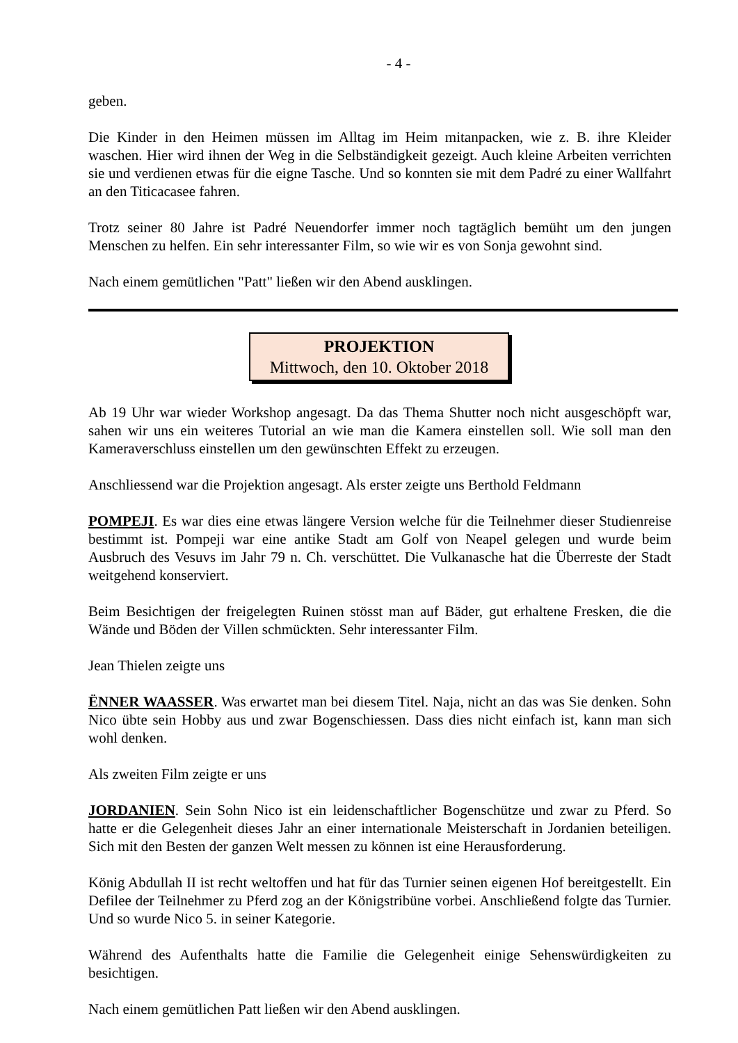- 4 -
geben.
Die Kinder in den Heimen müssen im Alltag im Heim mitanpacken, wie z. B. ihre Kleider waschen. Hier wird ihnen der Weg in die Selbständigkeit gezeigt. Auch kleine Arbeiten verrichten sie und verdienen etwas für die eigne Tasche. Und so konnten sie mit dem Padré zu einer Wallfahrt an den Titicacasee fahren.
Trotz seiner 80 Jahre ist Padré Neuendorfer immer noch tagtäglich bemüht um den jungen Menschen zu helfen. Ein sehr interessanter Film, so wie wir es von Sonja gewohnt sind.
Nach einem gemütlichen "Patt" ließen wir den Abend ausklingen.
PROJEKTION
Mittwoch, den 10. Oktober 2018
Ab 19 Uhr war wieder Workshop angesagt. Da das Thema Shutter noch nicht ausgeschöpft war, sahen wir uns ein weiteres Tutorial an wie man die Kamera einstellen soll. Wie soll man den Kameraverschluss einstellen um den gewünschten Effekt zu erzeugen.
Anschliessend war die Projektion angesagt. Als erster zeigte uns Berthold Feldmann
POMPEJI. Es war dies eine etwas längere Version welche für die Teilnehmer dieser Studienreise bestimmt ist. Pompeji war eine antike Stadt am Golf von Neapel gelegen und wurde beim Ausbruch des Vesuvs im Jahr 79 n. Ch. verschüttet. Die Vulkanasche hat die Überreste der Stadt weitgehend konserviert.
Beim Besichtigen der freigelegten Ruinen stösst man auf Bäder, gut erhaltene Fresken, die die Wände und Böden der Villen schmückten. Sehr interessanter Film.
Jean Thielen zeigte uns
ËNNER WAASSER. Was erwartet man bei diesem Titel. Naja, nicht an das was Sie denken. Sohn Nico übte sein Hobby aus und zwar Bogenschiessen. Dass dies nicht einfach ist, kann man sich wohl denken.
Als zweiten Film zeigte er uns
JORDANIEN. Sein Sohn Nico ist ein leidenschaftlicher Bogenschütze und zwar zu Pferd. So hatte er die Gelegenheit dieses Jahr an einer internationale Meisterschaft in Jordanien beteiligen. Sich mit den Besten der ganzen Welt messen zu können ist eine Herausforderung.
König Abdullah II ist recht weltoffen und hat für das Turnier seinen eigenen Hof bereitgestellt. Ein Defilee der Teilnehmer zu Pferd zog an der Königstribüne vorbei. Anschließend folgte das Turnier. Und so wurde Nico 5. in seiner Kategorie.
Während des Aufenthalts hatte die Familie die Gelegenheit einige Sehenswürdigkeiten zu besichtigen.
Nach einem gemütlichen Patt ließen wir den Abend ausklingen.